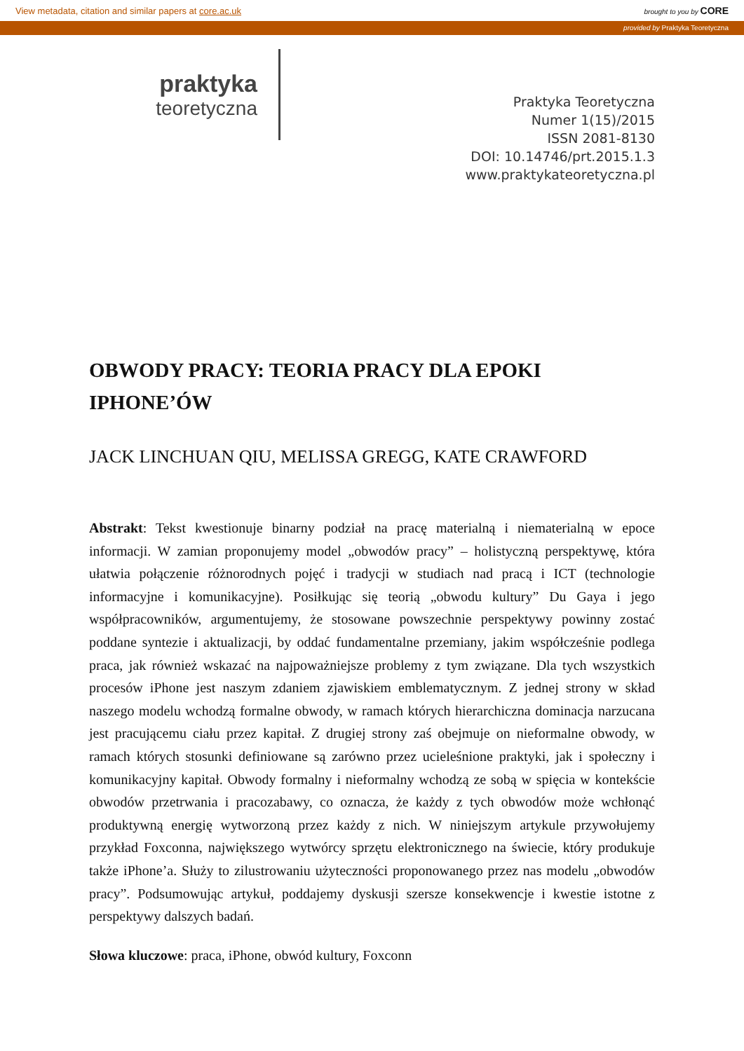View metadata, citation and similar papers at core.ac.uk brought to you by CORE
provided by Praktyka Teoretyczna
praktyka
teoretyczna
Praktyka Teoretyczna
Numer 1(15)/2015
ISSN 2081-8130
DOI: 10.14746/prt.2015.1.3
www.praktykateoretyczna.pl
OBWODY PRACY: TEORIA PRACY DLA EPOKI IPHONE’ÓW
JACK LINCHUAN QIU, MELISSA GREGG, KATE CRAWFORD
Abstrakt: Tekst kwestionuje binarny podział na pracę materialną i niematerialną w epoce informacji. W zamian proponujemy model „obwodów pracy” – holistyczną perspektywę, która ułatwia połączenie różnorodnych pojęć i tradycji w studiach nad pracą i ICT (technologie informacyjne i komunikacyjne). Posiłkując się teorią „obwodu kultury” Du Gaya i jego współpracowników, argumentujemy, że stosowane powszechnie perspektywy powinny zostać poddane syntezie i aktualizacji, by oddać fundamentalne przemiany, jakim współcześnie podlega praca, jak również wskazać na najpoważniejsze problemy z tym związane. Dla tych wszystkich procesów iPhone jest naszym zdaniem zjawiskiem emblematycznym. Z jednej strony w skład naszego modelu wchodzą formalne obwody, w ramach których hierarchiczna dominacja narzucana jest pracującemu ciału przez kapitał. Z drugiej strony zaś obejmuje on nieformalne obwody, w ramach których stosunki definiowane są zarówno przez ucieleśnione praktyki, jak i społeczny i komunikacyjny kapitał. Obwody formalny i nieformalny wchodzą ze sobą w spięcia w kontekście obwodów przetrwania i pracozabawy, co oznacza, że każdy z tych obwodów może wchłonąć produktywną energię wytworzoną przez każdy z nich. W niniejszym artykule przywołujemy przykład Foxconna, największego wytwórcy sprzętu elektronicznego na świecie, który produkuje także iPhone’a. Służy to zilustrowaniu użyteczności proponowanego przez nas modelu „obwodów pracy”. Podsumowując artykuł, poddajemy dyskusji szersze konsekwencje i kwestie istotne z perspektywy dalszych badań.
Słowa kluczowe: praca, iPhone, obwód kultury, Foxconn